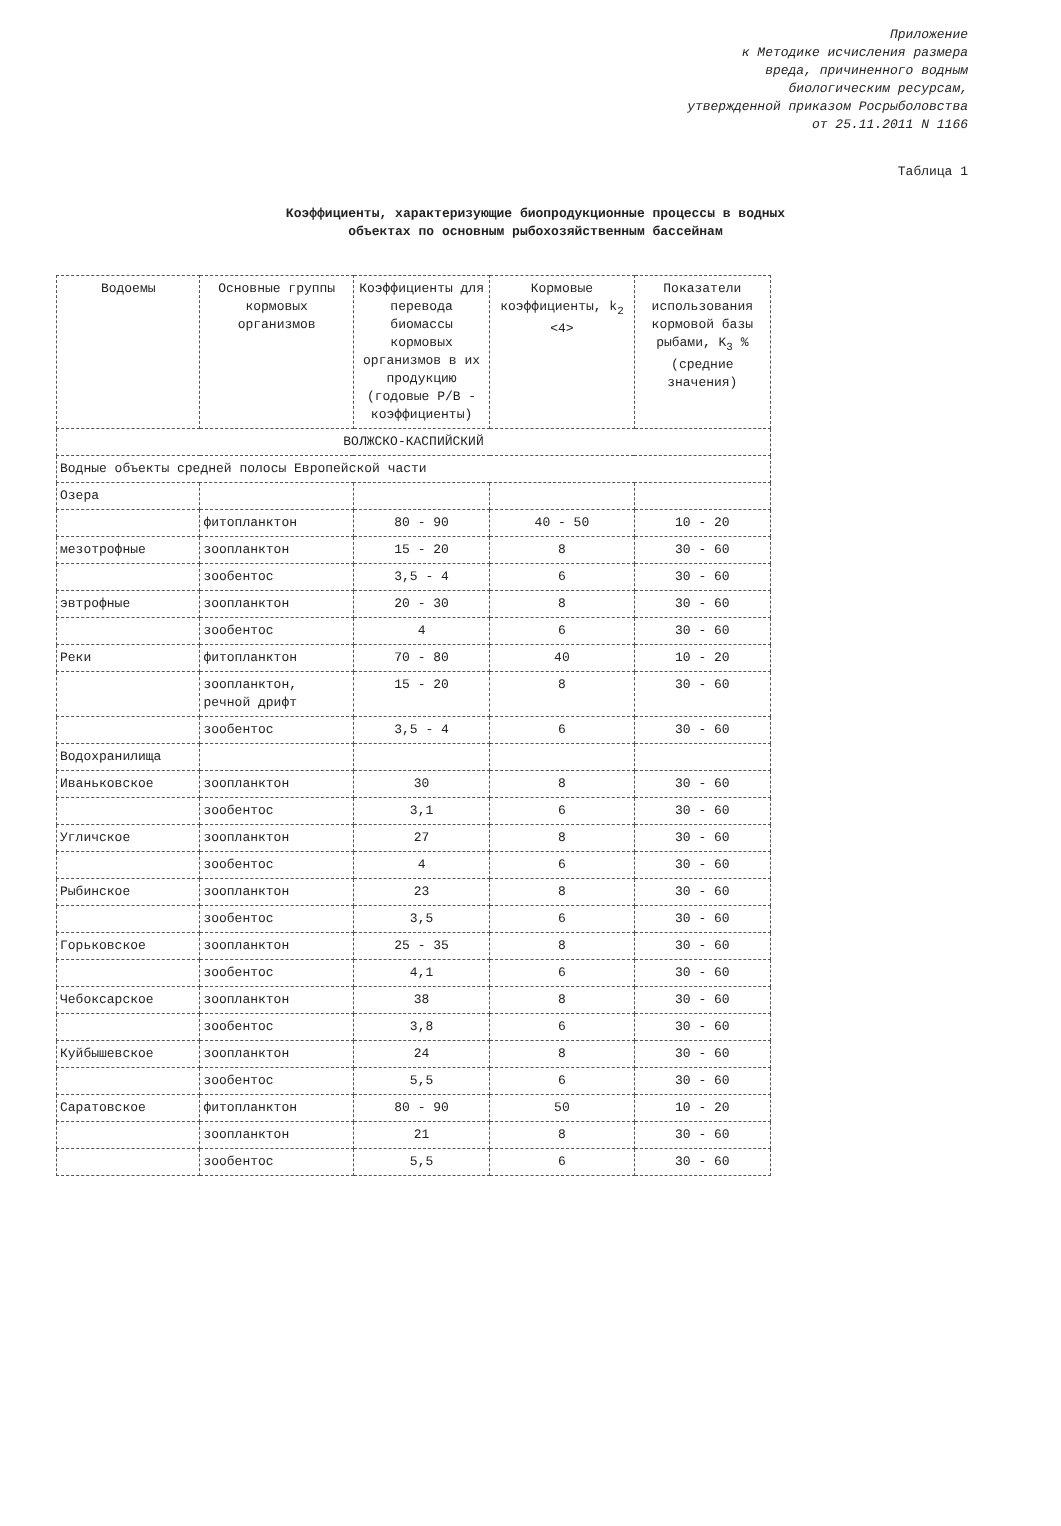Приложение
к Методике исчисления размера
вреда, причиненного водным
биологическим ресурсам,
утвержденной приказом Росрыболовства
от 25.11.2011 N 1166
Таблица 1
Коэффициенты, характеризующие биопродукционные процессы в водных объектах по основным рыбохозяйственным бассейнам
| Водоемы | Основные группы кормовых организмов | Коэффициенты для перевода биомассы кормовых организмов в их продукцию (годовые P/B - коэффициенты) | Кормовые коэффициенты, k<sub>2</sub> <4> | Показатели использования кормовой базы рыбами, K<sub>3</sub> % (средние значения) |
| --- | --- | --- | --- | --- |
| ВОЛЖСКО-КАСПИЙСКИЙ | | | | |
| Водные объекты средней полосы Европейской части | | | | |
| Озера | | | | |
| | фитопланктон | 80 - 90 | 40 - 50 | 10 - 20 |
| мезотрофные | зоопланктон | 15 - 20 | 8 | 30 - 60 |
| | зообентос | 3,5 - 4 | 6 | 30 - 60 |
| эвтрофные | зоопланктон | 20 - 30 | 8 | 30 - 60 |
| | зообентос | 4 | 6 | 30 - 60 |
| Реки | фитопланктон | 70 - 80 | 40 | 10 - 20 |
| | зоопланктон, речной дрифт | 15 - 20 | 8 | 30 - 60 |
| | зообентос | 3,5 - 4 | 6 | 30 - 60 |
| Водохранилища | | | | |
| Иваньковское | зоопланктон | 30 | 8 | 30 - 60 |
| | зообентос | 3,1 | 6 | 30 - 60 |
| Угличское | зоопланктон | 27 | 8 | 30 - 60 |
| | зообентос | 4 | 6 | 30 - 60 |
| Рыбинское | зоопланктон | 23 | 8 | 30 - 60 |
| | зообентос | 3,5 | 6 | 30 - 60 |
| Горьковское | зоопланктон | 25 - 35 | 8 | 30 - 60 |
| | зообентос | 4,1 | 6 | 30 - 60 |
| Чебоксарское | зоопланктон | 38 | 8 | 30 - 60 |
| | зообентос | 3,8 | 6 | 30 - 60 |
| Куйбышевское | зоопланктон | 24 | 8 | 30 - 60 |
| | зообентос | 5,5 | 6 | 30 - 60 |
| Саратовское | фитопланктон | 80 - 90 | 50 | 10 - 20 |
| | зоопланктон | 21 | 8 | 30 - 60 |
| | зообентос | 5,5 | 6 | 30 - 60 |